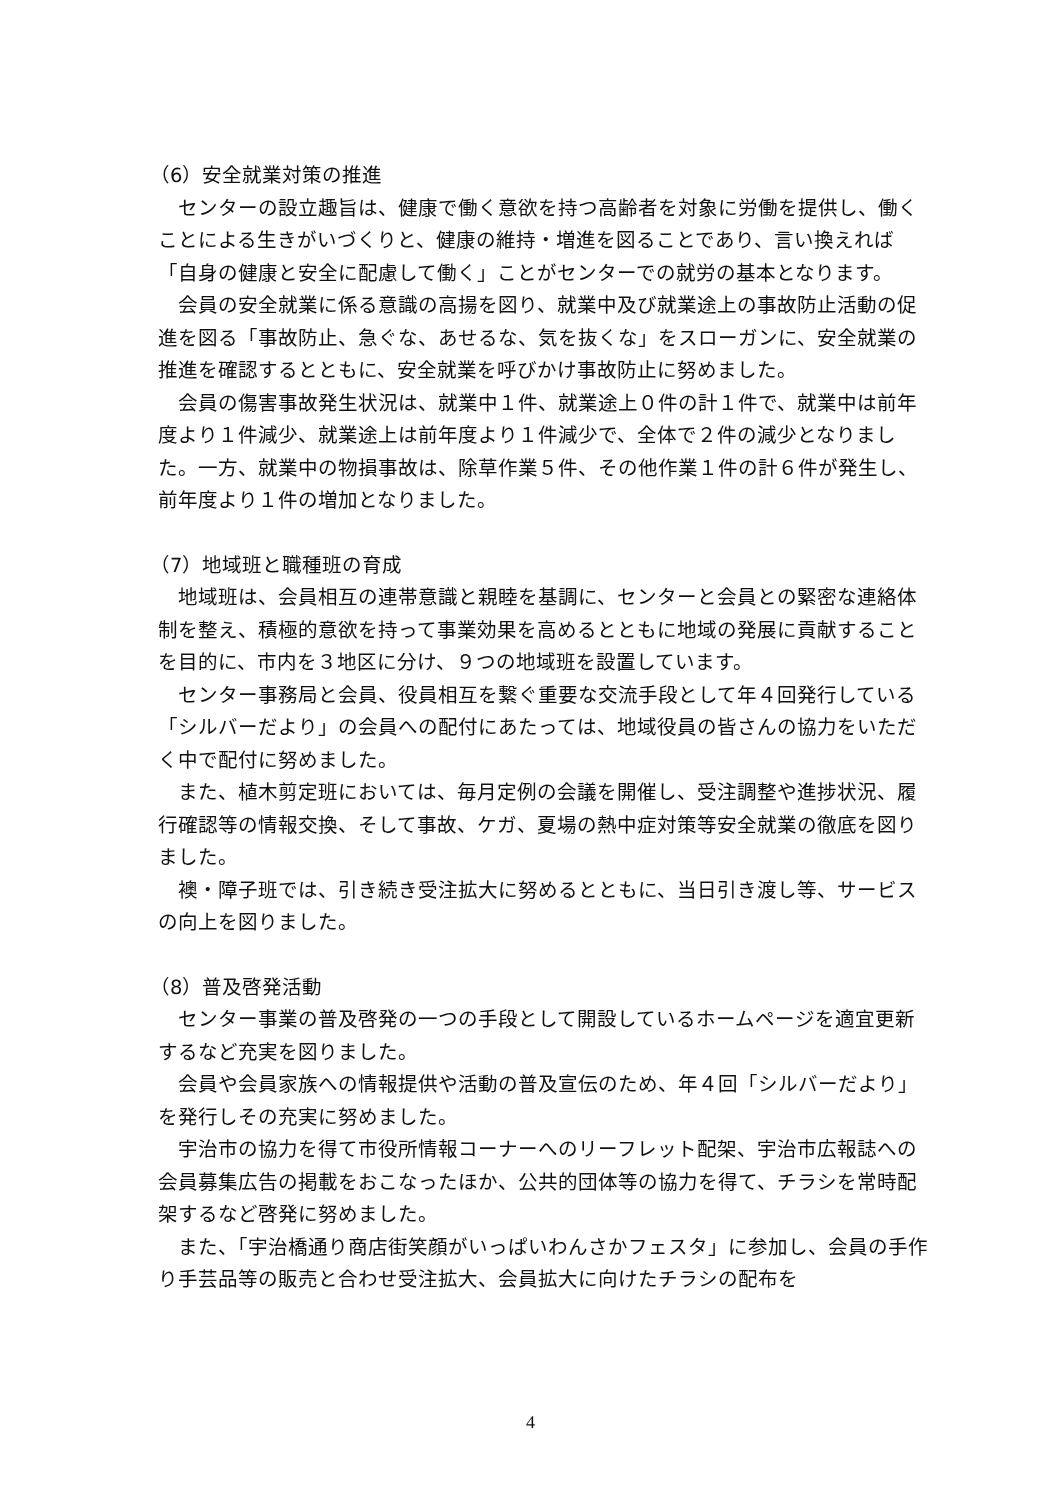（6）安全就業対策の推進
センターの設立趣旨は、健康で働く意欲を持つ高齢者を対象に労働を提供し、働くことによる生きがいづくりと、健康の維持・増進を図ることであり、言い換えれば「自身の健康と安全に配慮して働く」ことがセンターでの就労の基本となります。
会員の安全就業に係る意識の高揚を図り、就業中及び就業途上の事故防止活動の促進を図る「事故防止、急ぐな、あせるな、気を抜くな」をスローガンに、安全就業の推進を確認するとともに、安全就業を呼びかけ事故防止に努めました。
会員の傷害事故発生状況は、就業中１件、就業途上０件の計１件で、就業中は前年度より１件減少、就業途上は前年度より１件減少で、全体で２件の減少となりました。一方、就業中の物損事故は、除草作業５件、その他作業１件の計６件が発生し、前年度より１件の増加となりました。
（7）地域班と職種班の育成
地域班は、会員相互の連帯意識と親睦を基調に、センターと会員との緊密な連絡体制を整え、積極的意欲を持って事業効果を高めるとともに地域の発展に貢献することを目的に、市内を３地区に分け、９つの地域班を設置しています。
センター事務局と会員、役員相互を繋ぐ重要な交流手段として年４回発行している「シルバーだより」の会員への配付にあたっては、地域役員の皆さんの協力をいただく中で配付に努めました。
また、植木剪定班においては、毎月定例の会議を開催し、受注調整や進捗状況、履行確認等の情報交換、そして事故、ケガ、夏場の熱中症対策等安全就業の徹底を図りました。
襖・障子班では、引き続き受注拡大に努めるとともに、当日引き渡し等、サービスの向上を図りました。
（8）普及啓発活動
センター事業の普及啓発の一つの手段として開設しているホームページを適宜更新するなど充実を図りました。
会員や会員家族への情報提供や活動の普及宣伝のため、年４回「シルバーだより」を発行しその充実に努めました。
宇治市の協力を得て市役所情報コーナーへのリーフレット配架、宇治市広報誌への会員募集広告の掲載をおこなったほか、公共的団体等の協力を得て、チラシを常時配架するなど啓発に努めました。
また、「宇治橋通り商店街笑顔がいっぱいわんさかフェスタ」に参加し、会員の手作り手芸品等の販売と合わせ受注拡大、会員拡大に向けたチラシの配布を
4